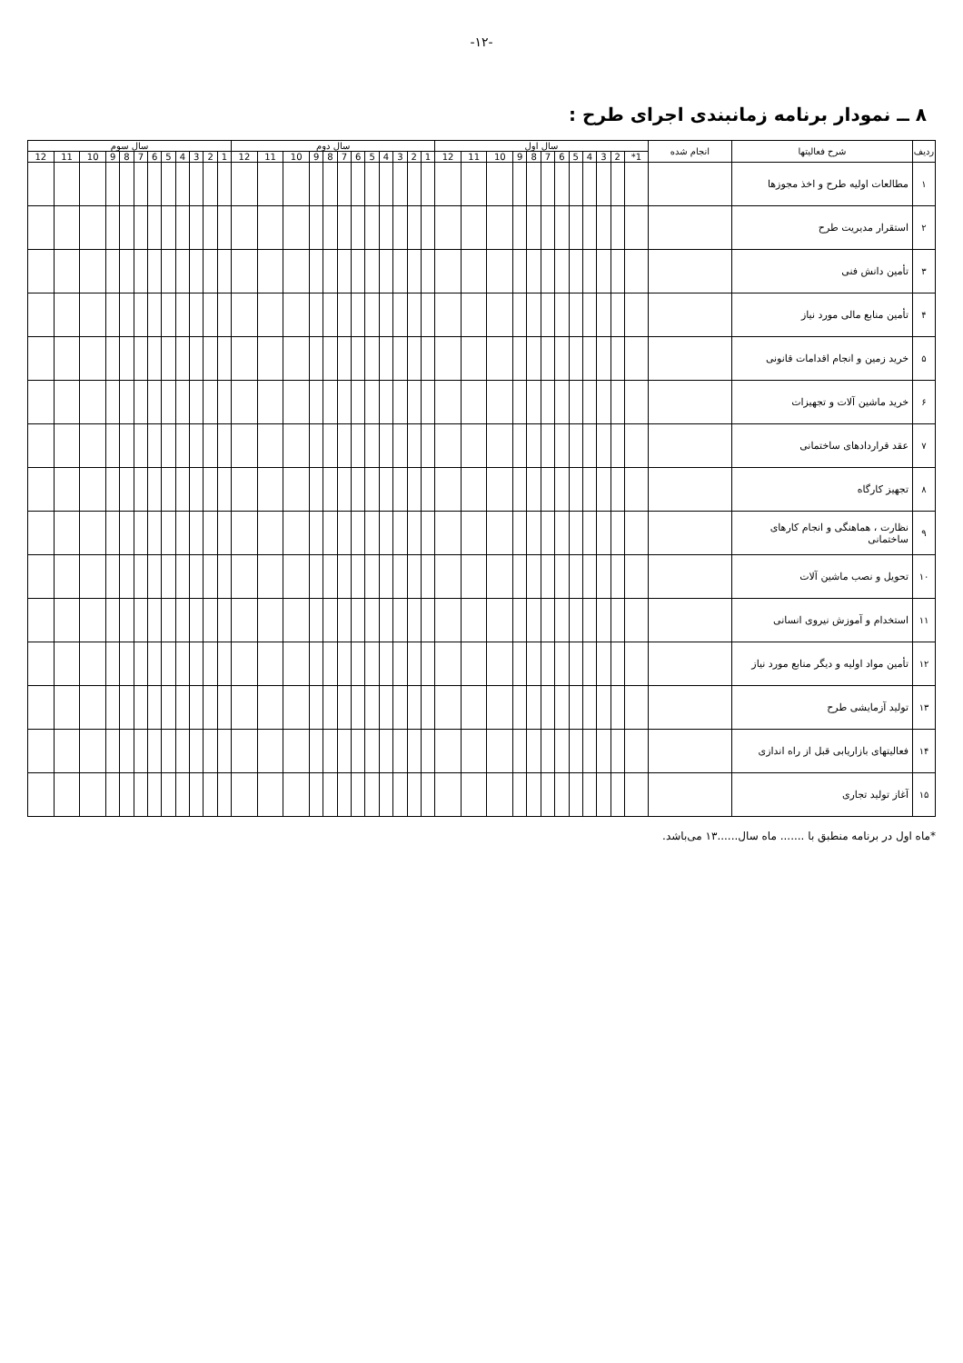-۱۲-
۸ ــ نمودار برنامه زمانبندی اجرای طرح :
| ردیف | شرح فعالیتها | انجام شده | سال اول | | | | | | | | | | | | سال دوم | | | | | | | | | | | | سال سوم | | | | | | | | | | | |
| --- | --- | --- | --- | --- | --- | --- | --- | --- | --- | --- | --- | --- | --- | --- | --- | --- | --- | --- | --- | --- | --- | --- | --- | --- | --- | --- | --- | --- | --- | --- | --- | --- | --- | --- | --- | --- | --- | --- |
| | | | 1* | 2 | 3 | 4 | 5 | 6 | 7 | 8 | 9 | 10 | 11 | 12 | 1 | 2 | 3 | 4 | 5 | 6 | 7 | 8 | 9 | 10 | 11 | 12 | 1 | 2 | 3 | 4 | 5 | 6 | 7 | 8 | 9 | 10 | 11 | 12 |
| ۱ | مطالعات اولیه طرح و اخذ مجوزها | | | | | | | | | | | | | | | | | | | | | | | | | | | | | | | | | | | | | |
| ۲ | استقرار مدیریت طرح | | | | | | | | | | | | | | | | | | | | | | | | | | | | | | | | | | | | | |
| ۳ | تأمین دانش فنی | | | | | | | | | | | | | | | | | | | | | | | | | | | | | | | | | | | | | |
| ۴ | تأمین منابع مالی مورد نیاز | | | | | | | | | | | | | | | | | | | | | | | | | | | | | | | | | | | | | |
| ۵ | خرید زمین و انجام اقدامات قانونی | | | | | | | | | | | | | | | | | | | | | | | | | | | | | | | | | | | | | |
| ۶ | خرید ماشین آلات و تجهیزات | | | | | | | | | | | | | | | | | | | | | | | | | | | | | | | | | | | | | |
| ۷ | عقد قراردادهای ساختمانی | | | | | | | | | | | | | | | | | | | | | | | | | | | | | | | | | | | | | |
| ۸ | تجهیز کارگاه | | | | | | | | | | | | | | | | | | | | | | | | | | | | | | | | | | | | | |
| ۹ | نظارت ، هماهنگی و انجام کارهای ساختمانی | | | | | | | | | | | | | | | | | | | | | | | | | | | | | | | | | | | | | |
| ۱۰ | تحویل و نصب ماشین آلات | | | | | | | | | | | | | | | | | | | | | | | | | | | | | | | | | | | | | |
| ۱۱ | استخدام و آموزش نیروی انسانی | | | | | | | | | | | | | | | | | | | | | | | | | | | | | | | | | | | | | |
| ۱۲ | تأمین مواد اولیه و دیگر منابع مورد نیاز | | | | | | | | | | | | | | | | | | | | | | | | | | | | | | | | | | | | | |
| ۱۳ | تولید آزمایشی طرح | | | | | | | | | | | | | | | | | | | | | | | | | | | | | | | | | | | | | |
| ۱۴ | فعالیتهای بازاریابی قبل از راه اندازی | | | | | | | | | | | | | | | | | | | | | | | | | | | | | | | | | | | | | |
| ۱۵ | آغاز تولید تجاری | | | | | | | | | | | | | | | | | | | | | | | | | | | | | | | | | | | | | |
*ماه اول در برنامه منطبق با ....... ماه سال......۱۳ می‌باشد.